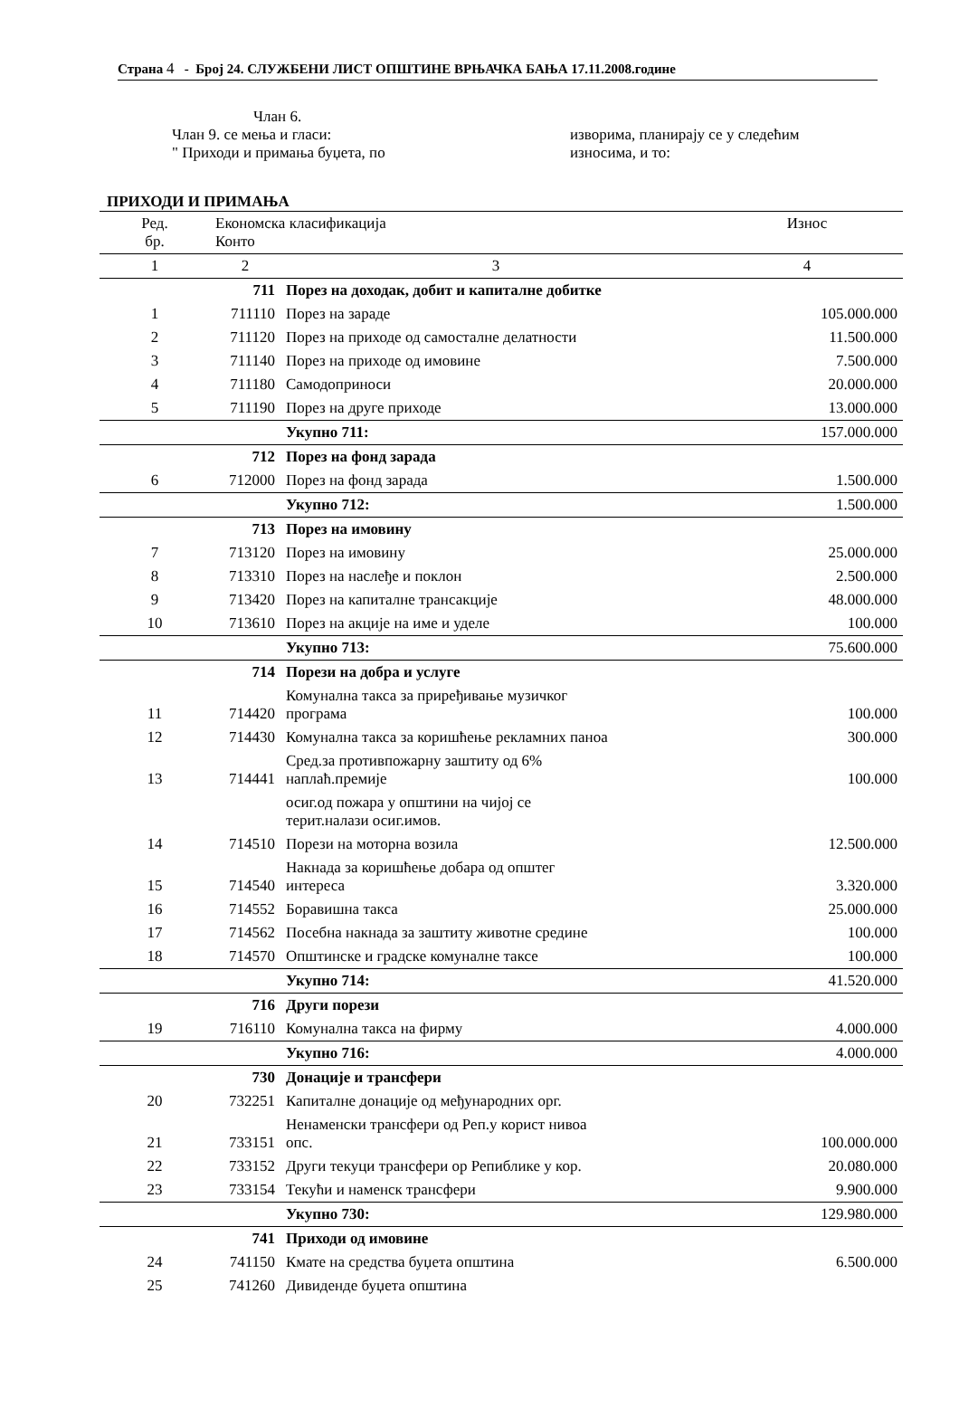Страна 4 - Број 24. СЛУЖБЕНИ ЛИСТ ОПШТИНЕ ВРЊАЧКА БАЊА 17.11.2008.године
Члан 6.
Члан 9. се мења и гласи:
" Приходи и примања буџета, по
изворима, планирају се у следећим
износима, и то:
ПРИХОДИ И ПРИМАЊА
| Ред. бр. | Економска класификација Конто | | Износ |
| --- | --- | --- | --- |
| 1 | 2 | 3 | 4 |
| | 711 | Порез на доходак, добит и капиталне добитке | |
| 1 | 711110 | Порез на зараде | 105.000.000 |
| 2 | 711120 | Порез на приходе од самосталне делатности | 11.500.000 |
| 3 | 711140 | Порез на приходе од имовине | 7.500.000 |
| 4 | 711180 | Самодоприноси | 20.000.000 |
| 5 | 711190 | Порез на друге приходе | 13.000.000 |
| | | Укупно 711: | 157.000.000 |
| | 712 | Порез на фонд зарада | |
| 6 | 712000 | Порез на фонд зарада | 1.500.000 |
| | | Укупно 712: | 1.500.000 |
| | 713 | Порез на имовину | |
| 7 | 713120 | Порез на имовину | 25.000.000 |
| 8 | 713310 | Порез на наслеђе и поклон | 2.500.000 |
| 9 | 713420 | Порез на капиталне трансакције | 48.000.000 |
| 10 | 713610 | Порез на акције на име и уделе | 100.000 |
| | | Укупно 713: | 75.600.000 |
| | 714 | Порези на добра и услуге | |
| 11 | 714420 | Комунална такса за приређивање музичког програма | 100.000 |
| 12 | 714430 | Комунална такса за коришћење рекламних паноа | 300.000 |
| 13 | 714441 | Сред.за противпожарну заштиту од 6% наплаћ.премије | 100.000 |
| | | осиг.од пожара у општини на чијој се терит.налази осиг.имов. | |
| 14 | 714510 | Порези на моторна возила | 12.500.000 |
| 15 | 714540 | Накнада за коришћење добара од општег интереса | 3.320.000 |
| 16 | 714552 | Боравишна такса | 25.000.000 |
| 17 | 714562 | Посебна накнада за заштиту животне средине | 100.000 |
| 18 | 714570 | Општинске и градске комуналне таксе | 100.000 |
| | | Укупно 714: | 41.520.000 |
| | 716 | Други порези | |
| 19 | 716110 | Комунална такса на фирму | 4.000.000 |
| | | Укупно 716: | 4.000.000 |
| | 730 | Донације и трансфери | |
| 20 | 732251 | Капиталне донације од међународних орг. | |
| 21 | 733151 | Ненаменски трансфери од Реп.у корист нивоа опс. | 100.000.000 |
| 22 | 733152 | Други текуци трансфери ор Репиблике у кор. | 20.080.000 |
| 23 | 733154 | Текући и наменск трансфери | 9.900.000 |
| | | Укупно 730: | 129.980.000 |
| | 741 | Приходи од имовине | |
| 24 | 741150 | Кмате на средства буџета општина | 6.500.000 |
| 25 | 741260 | Дивиденде буџета општина | |